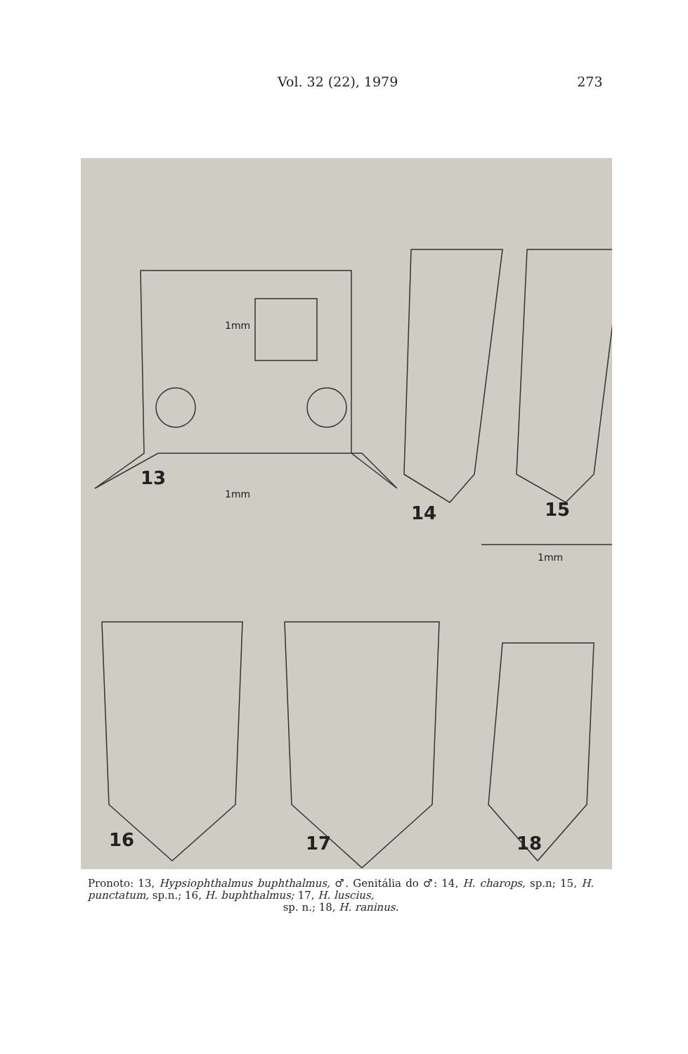Vol. 32 (22), 1979 273
1mm
1mm
1mm
13
14 15
16 17 18
Pronoto: 13, Hypsiophthalmus buphthalmus, ♂. Genitália do ♂: 14, H. charops, sp.n; 15, H. punctatum, sp.n.; 16, H. buphthalmus; 17, H. luscius,
sp. n.; 18, H. raninus.